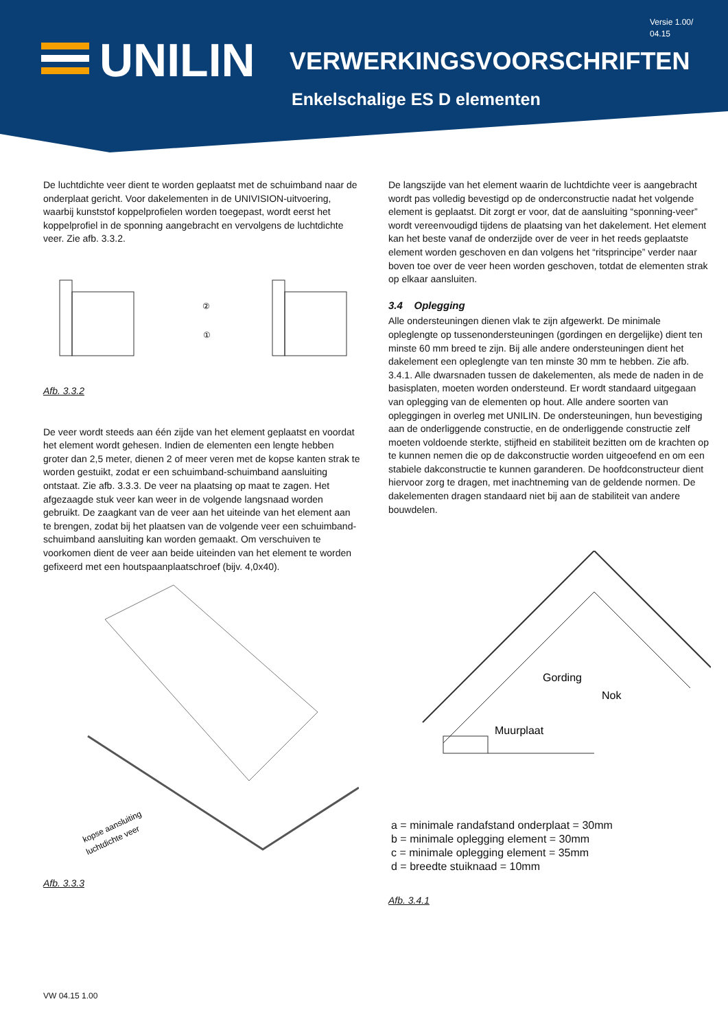Versie 1.00/
04.15
UNILIN VERWERKINGSVOORSCHRIFTEN
Enkelschalige ES D elementen
De luchtdichte veer dient te worden geplaatst met de schuimband naar de onderplaat gericht. Voor dakelementen in de UNIVISION-uitvoering, waarbij kunststof koppelprofielen worden toegepast, wordt eerst het koppelprofiel in de sponning aangebracht en vervolgens de luchtdichte veer. Zie afb. 3.3.2.
①
②
Afb. 3.3.2
De veer wordt steeds aan één zijde van het element geplaatst en voordat het element wordt gehesen. Indien de elementen een lengte hebben groter dan 2,5 meter, dienen 2 of meer veren met de kopse kanten strak te worden gestuikt, zodat er een schuimband-schuimband aansluiting ontstaat. Zie afb. 3.3.3. De veer na plaatsing op maat te zagen. Het afgezaagde stuk veer kan weer in de volgende langsnaad worden gebruikt. De zaagkant van de veer aan het uiteinde van het element aan te brengen, zodat bij het plaatsen van de volgende veer een schuimband-schuimband aansluiting kan worden gemaakt. Om verschuiven te voorkomen dient de veer aan beide uiteinden van het element te worden gefixeerd met een houtspaanplaatschroef (bijv. 4,0x40).
kopse aansluiting
luchtdichte veer
Afb. 3.3.3
De langszijde van het element waarin de luchtdichte veer is aangebracht wordt pas volledig bevestigd op de onderconstructie nadat het volgende element is geplaatst. Dit zorgt er voor, dat de aansluiting “sponning-veer” wordt vereenvoudigd tijdens de plaatsing van het dakelement. Het element kan het beste vanaf de onderzijde over de veer in het reeds geplaatste element worden geschoven en dan volgens het “ritsprincipe” verder naar boven toe over de veer heen worden geschoven, totdat de elementen strak op elkaar aansluiten.
3.4 Oplegging
Alle ondersteuningen dienen vlak te zijn afgewerkt. De minimale opleglengte op tussenondersteuningen (gordingen en dergelijke) dient ten minste 60 mm breed te zijn. Bij alle andere ondersteuningen dient het dakelement een opleglengte van ten minste 30 mm te hebben. Zie afb. 3.4.1. Alle dwarsnaden tussen de dakelementen, als mede de naden in de basisplaten, moeten worden ondersteund. Er wordt standaard uitgegaan van oplegging van de elementen op hout. Alle andere soorten van opleggingen in overleg met UNILIN. De ondersteuningen, hun bevestiging aan de onderliggende constructie, en de onderliggende constructie zelf moeten voldoende sterkte, stijfheid en stabiliteit bezitten om de krachten op te kunnen nemen die op de dakconstructie worden uitgeoefend en om een stabiele dakconstructie te kunnen garanderen. De hoofdconstructeur dient hiervoor zorg te dragen, met inachtneming van de geldende normen. De dakelementen dragen standaard niet bij aan de stabiliteit van andere bouwdelen.
Nok
Gording
Muurplaat
a = minimale randafstand onderplaat = 30mm
b = minimale oplegging element = 30mm
c = minimale oplegging element = 35mm
d = breedte stuiknaad = 10mm
Afb. 3.4.1
VW 04.15 1.00